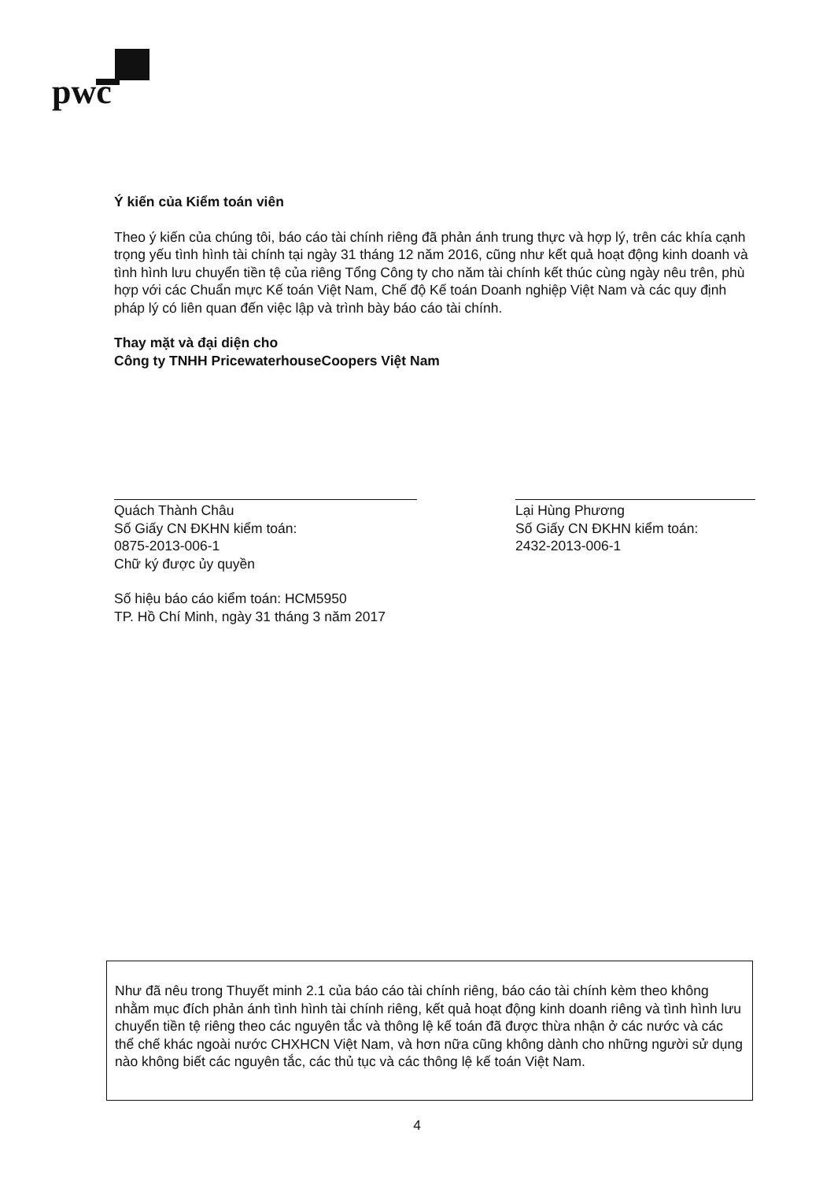pwc
Ý kiến của Kiểm toán viên
Theo ý kiến của chúng tôi, báo cáo tài chính riêng đã phản ánh trung thực và hợp lý, trên các khía cạnh trọng yếu tình hình tài chính tại ngày 31 tháng 12 năm 2016, cũng như kết quả hoạt động kinh doanh và tình hình lưu chuyển tiền tệ của riêng Tổng Công ty cho năm tài chính kết thúc cùng ngày nêu trên, phù hợp với các Chuẩn mực Kế toán Việt Nam, Chế độ Kế toán Doanh nghiệp Việt Nam và các quy định pháp lý có liên quan đến việc lập và trình bày báo cáo tài chính.
Thay mặt và đại diện cho
Công ty TNHH PricewaterhouseCoopers Việt Nam
Quách Thành Châu
Số Giấy CN ĐKHN kiểm toán:
0875-2013-006-1
Chữ ký được ủy quyền
Lại Hùng Phương
Số Giấy CN ĐKHN kiểm toán:
2432-2013-006-1
Số hiệu báo cáo kiểm toán: HCM5950
TP. Hồ Chí Minh, ngày 31 tháng 3 năm 2017
Như đã nêu trong Thuyết minh 2.1 của báo cáo tài chính riêng, báo cáo tài chính kèm theo không nhằm mục đích phản ánh tình hình tài chính riêng, kết quả hoạt động kinh doanh riêng và tình hình lưu chuyển tiền tệ riêng theo các nguyên tắc và thông lệ kế toán đã được thừa nhận ở các nước và các thể chế khác ngoài nước CHXHCN Việt Nam, và hơn nữa cũng không dành cho những người sử dụng nào không biết các nguyên tắc, các thủ tục và các thông lệ kế toán Việt Nam.
4